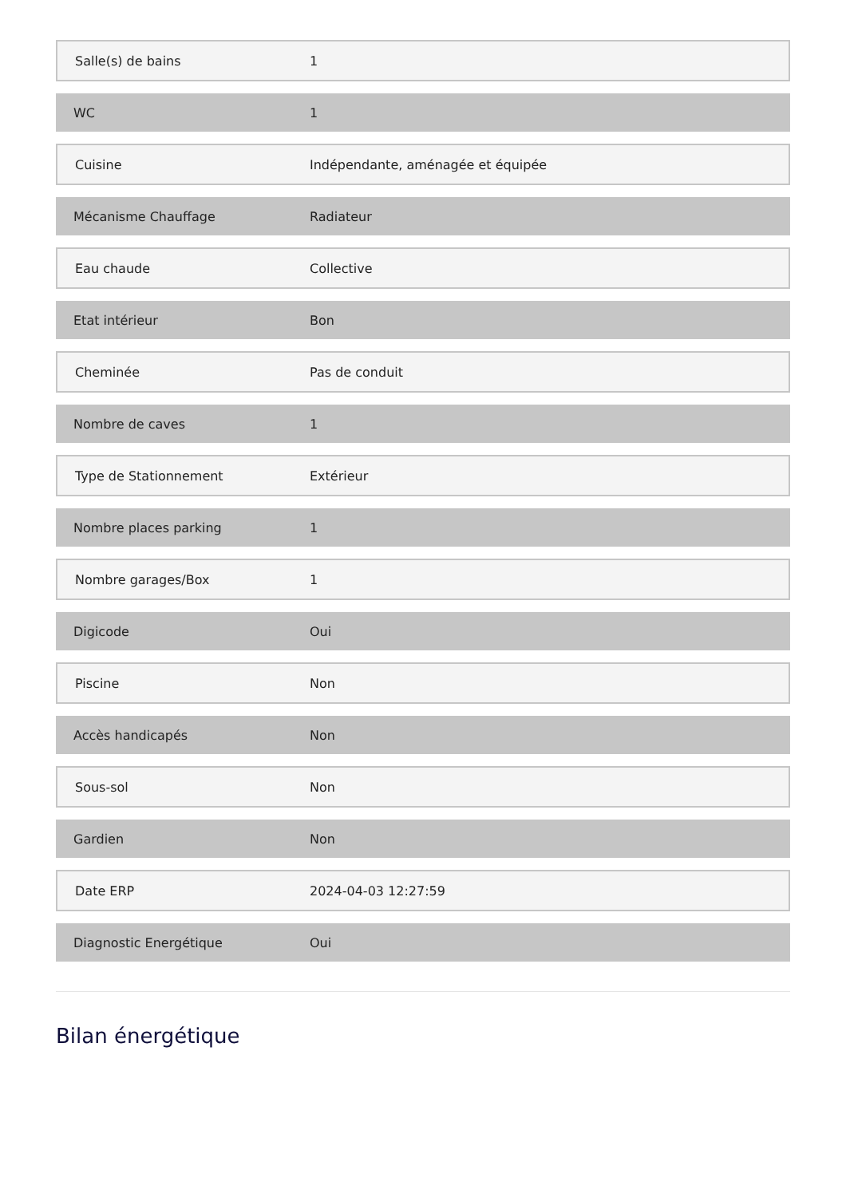| Salle(s) de bains | 1 |
| WC | 1 |
| Cuisine | Indépendante, aménagée et équipée |
| Mécanisme Chauffage | Radiateur |
| Eau chaude | Collective |
| Etat intérieur | Bon |
| Cheminée | Pas de conduit |
| Nombre de caves | 1 |
| Type de Stationnement | Extérieur |
| Nombre places parking | 1 |
| Nombre garages/Box | 1 |
| Digicode | Oui |
| Piscine | Non |
| Accès handicapés | Non |
| Sous-sol | Non |
| Gardien | Non |
| Date ERP | 2024-04-03 12:27:59 |
| Diagnostic Energétique | Oui |
Bilan énergétique